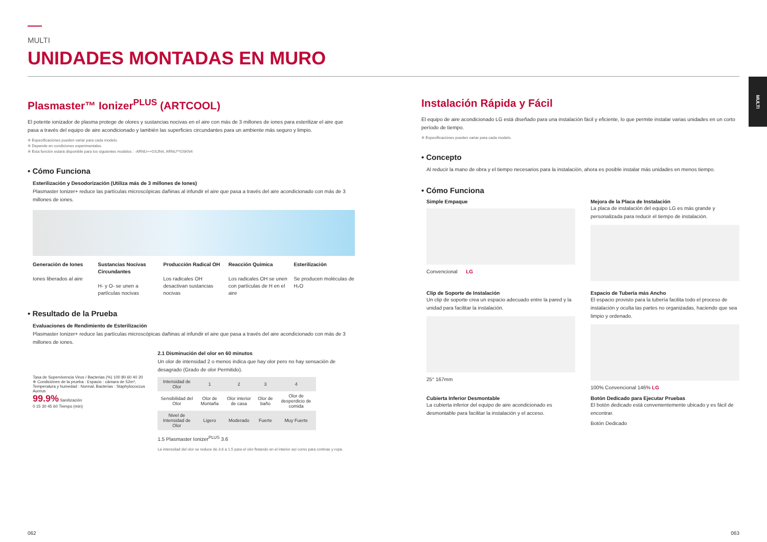MULTI
MULTI
UNIDADES MONTADAS EN MURO
Plasmaster™ Ionizer<sup>PLUS</sup> (ARTCOOL)
El potente ionizador de plasma protege de olores y sustancias nocivas en el aire con más de 3 millones de iones para esterilizar el aire que pasa a través del equipo de aire acondicionado y también las superficies circundantes para un ambiente más seguro y limpio.
※ Especificaciónes pueden variar para cada modelo.
※ Depende en condiciones experimentales.
※ Esta función estará disponible para los siguientes modelos : -ARNU++GSJN4, ARNU**GSKN4
• Cómo Funciona
Esterilización y Desodorización (Utiliza más de 3 millones de Iones)
Plasmaster Ionizer+ reduce las partículas microscópicas dañinas al infundir el aire que pasa a través del aire acondicionado con más de 3 millones de iones.
Generación de Iones
Iones liberados al aire
Sustancias Nocivas Circundantes
H- y O- se unen a partículas nocivas
Producción Radical OH
Los radicales OH desactivan sustancias nocivas
Reacción Química
Los radicales OH se unen con partículas de H en el aire
Esterilización
Se producen moléculas de H₂O
• Resultado de la Prueba
Evaluaciones de Rendimiento de Esterilización
Plasmaster Ionizer+ reduce las partículas microscópicas dañinas al infundir el aire que pasa a través del aire acondicionado con más de 3 millones de iones.
Tasa de Supervivencia Virus / Bacterias (%) 100 80 60 40 20
※ Condiciónes de la prueba : Espacio : cámara de 52m³, Temperatura y humedad : Normal, Bacterias : Staphylococcus Aureus
99.9% Sanitización
0 15 30 45 60 Tiempo (min)
2.1 Disminución del olor en 60 minutos
Un olor de intensidad 2 o menos indica que hay olor pero no hay sensación de desagrado (Grado de olor Permitido).
| Intensidad de Olor | 1 | 2 | 3 | 4 |
| --- | --- | --- | --- | --- |
| Sensibilidad del Olor | Olor de Montaña | Olor interior de casa | Olor de baño | Olor de desperdicio de comida |
| Nivel de Intensidad de Olor | Ligero | Moderado | Fuerte | Muy Fuerte |
1.5 Plasmaster Ionizer<sup>PLUS</sup> 3.6
La intensidad del olor se reduce de 3.6 a 1.5 para el olor flotando en el interior así como para cortinas y ropa.
Instalación Rápida y Fácil
El equipo de aire acondicionado LG está diseñado para una instalación fácil y eficiente, lo que permite instalar varias unidades en un corto período de tiempo.
※ Especificaciónes pueden variar para cada modelo.
• Concepto
Al reducir la mano de obra y el tiempo necesarios para la instalación, ahora es posible instalar más unidades en menos tiempo.
• Cómo Funciona
Simple Empaque
Convencional LG
Mejora de la Placa de Instalación
La placa de instalación del equipo LG es más grande y personalizada para reducir el tiempo de instalación.
Clip de Soporte de Instalación
Un clip de soporte crea un espacio adecuado entre la pared y la unidad para facilitar la instalación.
25° 167mm
Espacio de Tubería más Ancho
El espacio provisto para la tubería facilita todo el proceso de instalación y oculta las partes no organizadas, haciendo que sea limpio y ordenado.
100% Convencional 146% LG
Cubierta Inferior Desmontable
La cubierta inferior del equipo de aire acondicionado es desmontable para facilitar la instalación y el acceso.
Botón Dedicado para Ejecutar Pruebas
El botón dedicado está convenientemente ubicado y es fácil de encontrar.
Botón Dedicado
062 063